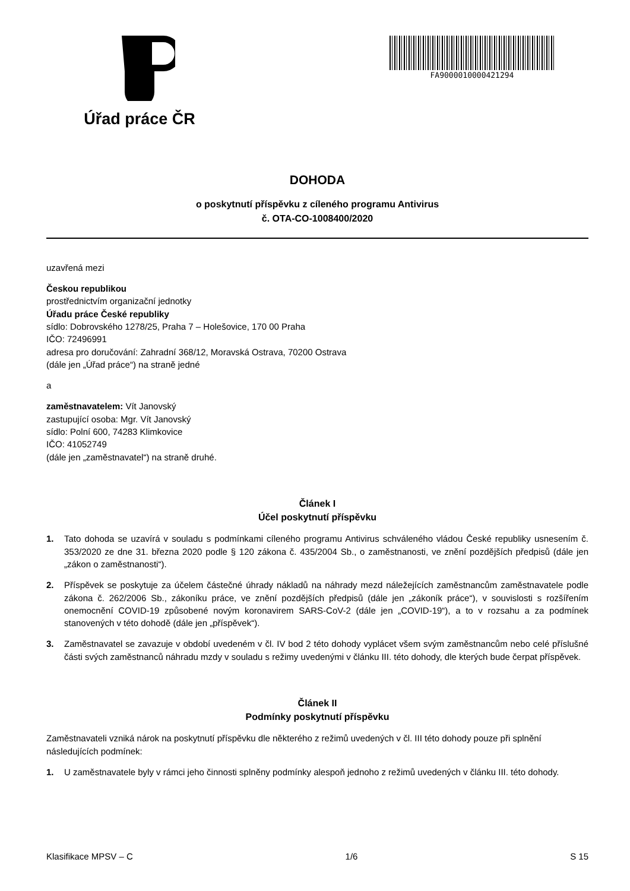Úřad práce ČR
FA9000010000421294
DOHODA
o poskytnutí příspěvku z cíleného programu Antivirus
č. OTA-CO-1008400/2020
uzavřená mezi
Českou republikou
prostřednictvím organizační jednotky
Úřadu práce České republiky
sídlo: Dobrovského 1278/25, Praha 7 – Holešovice, 170 00 Praha
IČO: 72496991
adresa pro doručování: Zahradní 368/12, Moravská Ostrava, 70200 Ostrava
(dále jen „Úřad práce“) na straně jedné
a
zaměstnavatelem: Vít Janovský
zastupující osoba: Mgr. Vít Janovský
sídlo: Polní 600, 74283 Klimkovice
IČO: 41052749
(dále jen „zaměstnavatel“) na straně druhé.
Článek I
Účel poskytnutí příspěvku
1. Tato dohoda se uzavírá v souladu s podmínkami cíleného programu Antivirus schváleného vládou České republiky usnesením č. 353/2020 ze dne 31. března 2020 podle § 120 zákona č. 435/2004 Sb., o zaměstnanosti, ve znění pozdějších předpisů (dále jen „zákon o zaměstnanosti“).
2. Příspěvek se poskytuje za účelem částečné úhrady nákladů na náhrady mezd náležejících zaměstnancům zaměstnavatele podle zákona č. 262/2006 Sb., zákoníku práce, ve znění pozdějších předpisů (dále jen „zákoník práce“), v souvislosti s rozšířením onemocnění COVID-19 způsobené novým koronavirem SARS-CoV-2 (dále jen „COVID-19“), a to v rozsahu a za podmínek stanovených v této dohodě (dále jen „příspěvek“).
3. Zaměstnavatel se zavazuje v období uvedeném v čl. IV bod 2 této dohody vyplácet všem svým zaměstnancům nebo celé příslušné části svých zaměstnanců náhradu mzdy v souladu s režimy uvedenými v článku III. této dohody, dle kterých bude čerpat příspěvek.
Článek II
Podmínky poskytnutí příspěvku
Zaměstnavateli vzniká nárok na poskytnutí příspěvku dle některého z režimů uvedených v čl. III této dohody pouze při splnění následujících podmínek:
1. U zaměstnavatele byly v rámci jeho činnosti splněny podmínky alespoň jednoho z režimů uvedených v článku III. této dohody.
Klasifikace MPSV – C 1/6 S 15